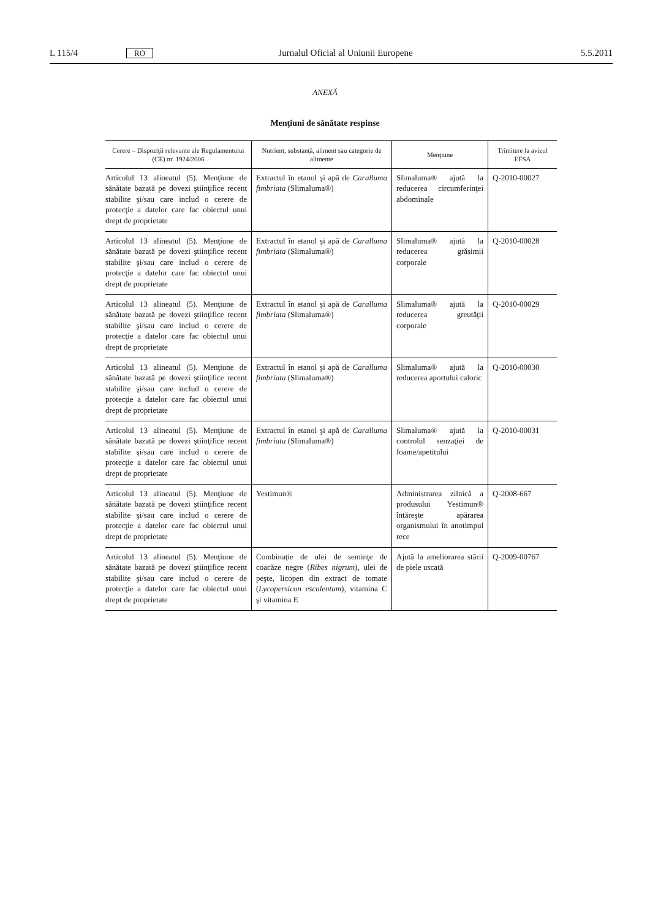L 115/4 RO Jurnalul Oficial al Uniunii Europene 5.5.2011
ANEXĂ
Menţiuni de sănătate respinse
| Cerere – Dispoziţii relevante ale Regulamentului (CE) nr. 1924/2006 | Nutrient, substanţă, aliment sau categorie de alimente | Menţiune | Trimitere la avizul EFSA |
| --- | --- | --- | --- |
| Articolul 13 alineatul (5). Menţiune de sănătate bazată pe dovezi ştiinţifice recent stabilite şi/sau care includ o cerere de protecţie a datelor care fac obiectul unui drept de proprietate | Extractul în etanol şi apă de Caralluma fimbriata (Slimaluma®) | Slimaluma® ajută la reducerea circumferinţei abdominale | Q-2010-00027 |
| Articolul 13 alineatul (5). Menţiune de sănătate bazată pe dovezi ştiinţifice recent stabilite şi/sau care includ o cerere de protecţie a datelor care fac obiectul unui drept de proprietate | Extractul în etanol şi apă de Caralluma fimbriata (Slimaluma®) | Slimaluma® ajută la reducerea grăsimii corporale | Q-2010-00028 |
| Articolul 13 alineatul (5). Menţiune de sănătate bazată pe dovezi ştiinţifice recent stabilite şi/sau care includ o cerere de protecţie a datelor care fac obiectul unui drept de proprietate | Extractul în etanol şi apă de Caralluma fimbriata (Slimaluma®) | Slimaluma® ajută la reducerea greutăţii corporale | Q-2010-00029 |
| Articolul 13 alineatul (5). Menţiune de sănătate bazată pe dovezi ştiinţifice recent stabilite şi/sau care includ o cerere de protecţie a datelor care fac obiectul unui drept de proprietate | Extractul în etanol şi apă de Caralluma fimbriata (Slimaluma®) | Slimaluma® ajută la reducerea aportului caloric | Q-2010-00030 |
| Articolul 13 alineatul (5). Menţiune de sănătate bazată pe dovezi ştiinţifice recent stabilite şi/sau care includ o cerere de protecţie a datelor care fac obiectul unui drept de proprietate | Extractul în etanol şi apă de Caralluma fimbriata (Slimaluma®) | Slimaluma® ajută la controlul senzaţiei de foame/apetitului | Q-2010-00031 |
| Articolul 13 alineatul (5). Menţiune de sănătate bazată pe dovezi ştiinţifice recent stabilite şi/sau care includ o cerere de protecţie a datelor care fac obiectul unui drept de proprietate | Yestimun® | Administrarea zilnică a produsului Yestimun® întăreşte apărarea organismului în anotimpul rece | Q-2008-667 |
| Articolul 13 alineatul (5). Menţiune de sănătate bazată pe dovezi ştiinţifice recent stabilite şi/sau care includ o cerere de protecţie a datelor care fac obiectul unui drept de proprietate | Combinaţie de ulei de seminţe de coacăze negre ( Ribes nigrum ), ulei de peşte, licopen din extract de tomate ( Lycopersicon esculentum ), vitamina C şi vitamina E | Ajută la ameliorarea stării de piele uscată | Q-2009-00767 |